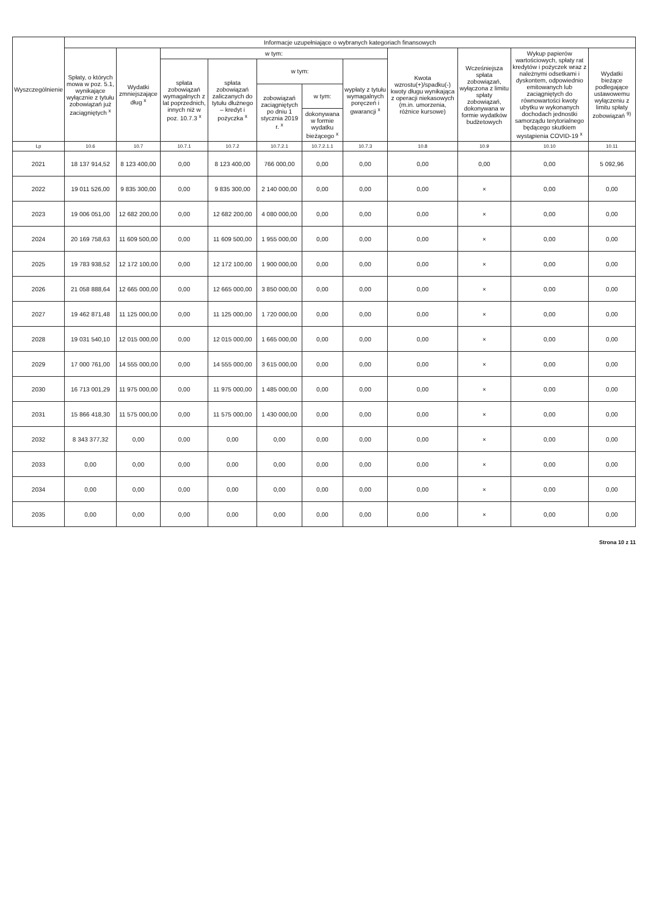| Wyszczególnienie | Informacje uzupełniające o wybranych kategoriach finansowych | | | | | | | | | | |
| --- | --- | --- | --- | --- | --- | --- | --- | --- | --- | --- | --- |
| | Spłaty, o których mowa w poz. 5.1, wynikające wyłącznie z tytułu zobowiązań już zaciągniętych <sup>x</sup> | Wydatki zmniejszające dług <sup>x</sup> | w tym: | | | | | Kwota wzrostu(+)/spadku(-) kwoty długu wynikająca z operacji niekasowych (m.in. umorzenia, różnice kursowe) | Wcześniejsza spłata zobowiązań, wyłączona z limitu spłaty zobowiązań, dokonywana w formie wydatków budżetowych | Wykup papierów wartościowych, spłaty rat kredytów i pożyczek wraz z należnymi odsetkami i dyskontem, odpowiednio emitowanych lub zaciągniętych do równowartości kwoty ubytku w wykonanych dochodach jednostki samorządu terytorialnego będącego skutkiem wystąpienia COVID-19 <sup>x</sup> | Wydatki bieżące podlegające ustawowemu wyłączeniu z limitu spłaty zobowiązań <sup>9)</sup> |
| | | | spłata zobowiązań wymagalnych z lat poprzednich, innych niż w poz. 10.7.3 <sup>x</sup> | spłata zobowiązań zaliczanych do tytułu dłużnego – kredyt i pożyczka <sup>x</sup> | w tym: | | wypłaty z tytułu wymagalnych poręczeń i gwarancji <sup>x</sup> | | | | |
| | | | | | zobowiązań zaciągniętych po dniu 1 stycznia 2019 r. <sup>x</sup> | w tym: | | | | | |
| | | | | | | dokonywana w formie wydatku bieżącego <sup>x</sup> | | | | | |
| Lp | 10.6 | 10.7 | 10.7.1 | 10.7.2 | 10.7.2.1 | 10.7.2.1.1 | 10.7.3 | 10.8 | 10.9 | 10.10 | 10.11 |
| 2021 | 18 137 914,52 | 8 123 400,00 | 0,00 | 8 123 400,00 | 766 000,00 | 0,00 | 0,00 | 0,00 | 0,00 | 0,00 | 5 092,96 |
| 2022 | 19 011 526,00 | 9 835 300,00 | 0,00 | 9 835 300,00 | 2 140 000,00 | 0,00 | 0,00 | 0,00 | × | 0,00 | 0,00 |
| 2023 | 19 006 051,00 | 12 682 200,00 | 0,00 | 12 682 200,00 | 4 080 000,00 | 0,00 | 0,00 | 0,00 | × | 0,00 | 0,00 |
| 2024 | 20 169 758,63 | 11 609 500,00 | 0,00 | 11 609 500,00 | 1 955 000,00 | 0,00 | 0,00 | 0,00 | × | 0,00 | 0,00 |
| 2025 | 19 783 938,52 | 12 172 100,00 | 0,00 | 12 172 100,00 | 1 900 000,00 | 0,00 | 0,00 | 0,00 | × | 0,00 | 0,00 |
| 2026 | 21 058 888,64 | 12 665 000,00 | 0,00 | 12 665 000,00 | 3 850 000,00 | 0,00 | 0,00 | 0,00 | × | 0,00 | 0,00 |
| 2027 | 19 462 871,48 | 11 125 000,00 | 0,00 | 11 125 000,00 | 1 720 000,00 | 0,00 | 0,00 | 0,00 | × | 0,00 | 0,00 |
| 2028 | 19 031 540,10 | 12 015 000,00 | 0,00 | 12 015 000,00 | 1 665 000,00 | 0,00 | 0,00 | 0,00 | × | 0,00 | 0,00 |
| 2029 | 17 000 761,00 | 14 555 000,00 | 0,00 | 14 555 000,00 | 3 615 000,00 | 0,00 | 0,00 | 0,00 | × | 0,00 | 0,00 |
| 2030 | 16 713 001,29 | 11 975 000,00 | 0,00 | 11 975 000,00 | 1 485 000,00 | 0,00 | 0,00 | 0,00 | × | 0,00 | 0,00 |
| 2031 | 15 866 418,30 | 11 575 000,00 | 0,00 | 11 575 000,00 | 1 430 000,00 | 0,00 | 0,00 | 0,00 | × | 0,00 | 0,00 |
| 2032 | 8 343 377,32 | 0,00 | 0,00 | 0,00 | 0,00 | 0,00 | 0,00 | 0,00 | × | 0,00 | 0,00 |
| 2033 | 0,00 | 0,00 | 0,00 | 0,00 | 0,00 | 0,00 | 0,00 | 0,00 | × | 0,00 | 0,00 |
| 2034 | 0,00 | 0,00 | 0,00 | 0,00 | 0,00 | 0,00 | 0,00 | 0,00 | × | 0,00 | 0,00 |
| 2035 | 0,00 | 0,00 | 0,00 | 0,00 | 0,00 | 0,00 | 0,00 | 0,00 | × | 0,00 | 0,00 |
Strona 10 z 11